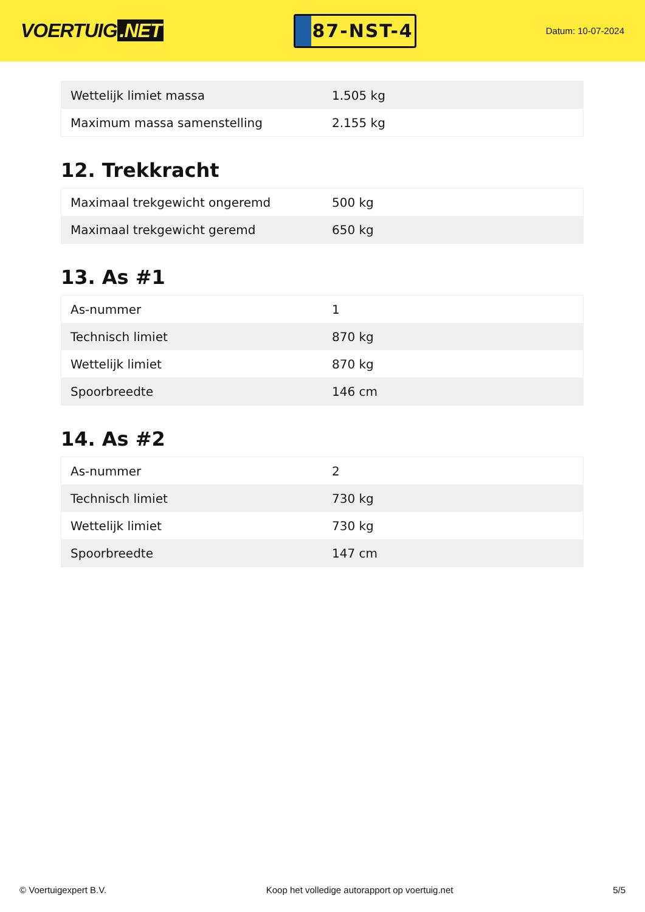VOERTUIG.NET
87-NST-4
Datum: 10-07-2024
| Wettelijk limiet massa | 1.505 kg |
| Maximum massa samenstelling | 2.155 kg |
12. Trekkracht
| Maximaal trekgewicht ongeremd | 500 kg |
| Maximaal trekgewicht geremd | 650 kg |
13. As #1
| As-nummer | 1 |
| Technisch limiet | 870 kg |
| Wettelijk limiet | 870 kg |
| Spoorbreedte | 146 cm |
14. As #2
| As-nummer | 2 |
| Technisch limiet | 730 kg |
| Wettelijk limiet | 730 kg |
| Spoorbreedte | 147 cm |
© Voertuigexpert B.V. Koop het volledige autorapport op voertuig.net 5/5